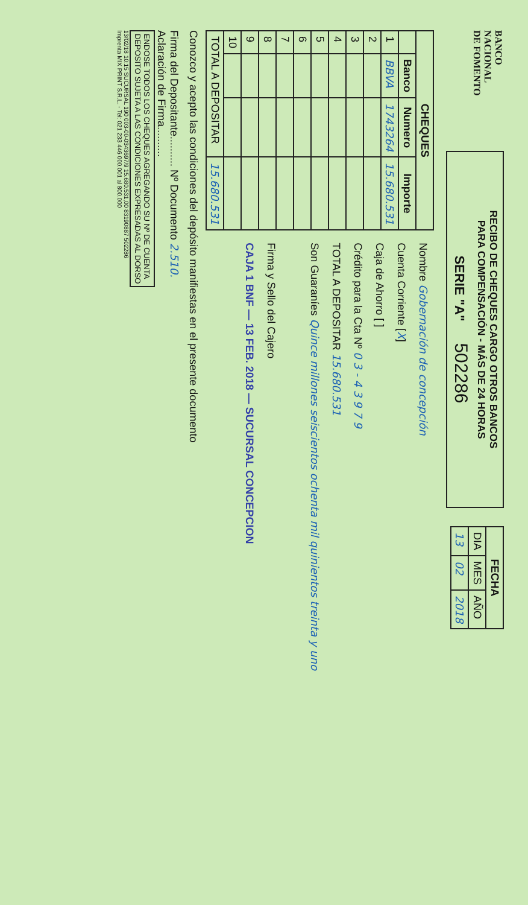BANCO
NACIONAL
DE FOMENTO
RECIBO DE CHEQUES CARGO OTROS BANCOS
PARA COMPENSACIÓN - MÁS DE 24 HORAS
SERIE "A" 502286
| FECHA | | |
| --- | --- | --- |
| DIA | MES | AÑO |
| 13 | 02 | 2018 |
| CHEQUES | | | |
| --- | --- | --- | --- |
| | Banco | Numero | Importe |
| 1 | BBVA | 1743264 | 15.680.531 |
| 2 | | | |
| 3 | | | |
| 4 | | | |
| 5 | | | |
| 6 | | | |
| 7 | | | |
| 8 | | | |
| 9 | | | |
| 10 | | | |
| TOTAL A DEPOSITAR | | | 15.680.531 |
Nombre Gobernación de concepción
Cuenta Corriente [X]
Caja de Ahorro [ ]
Crédito para la Cta Nº 0 3 - 4 3 9 7 9
TOTAL A DEPOSITAR 15.680.531
Son Guaraníes Quince millones seiscientos ochenta mil quinientos treinta y uno
Firma y Sello del Cajero
CAJA 1 BNF — 13 FEB. 2018 — SUCURSAL CONCEPCION
Conozco y acepto las condiciones del depósito manifiestas en el presente documento
Firma del Depositante.......... Nº Documento 2.510.
Aclaración de Firma..........
ENDOSE TODOS LOS CHEQUES AGREGANDO SU Nº DE CUENTA
DEPOSITO SUJETA A LAS CONDICIONES EXPRESADAS AL DORSO
13/02/18 10:15 SUCURSAL 190 003-00-0343697/9 15.680.531,00 83190887 502286
Imprenta MIX PRINT S.R.L. - Tel: 021 233 446 000.001 al 800.000